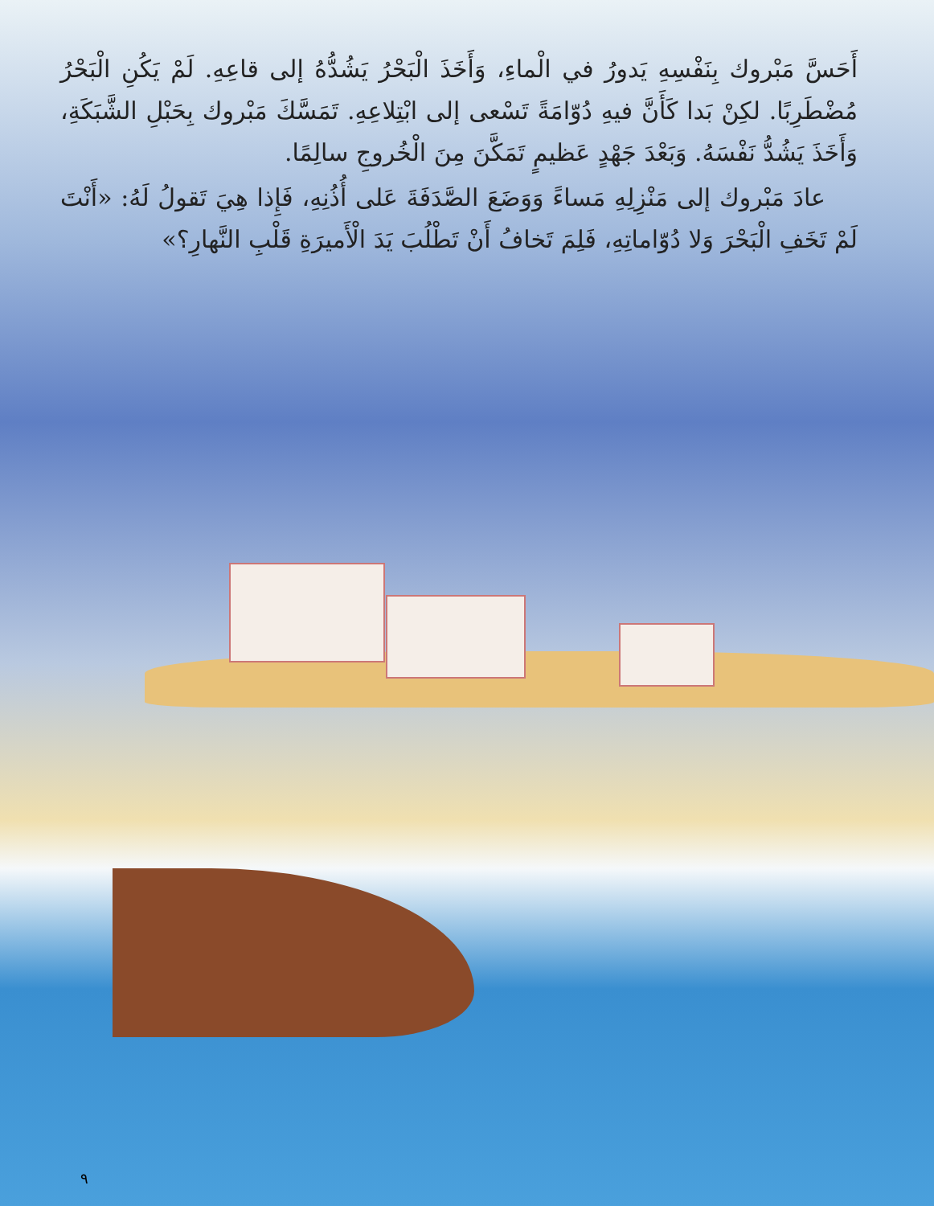أَحَسَّ مَبْروك بِنَفْسِهِ يَدورُ في الْماءِ، وَأَخَذَ الْبَحْرُ يَشُدُّهُ إلى قاعِهِ. لَمْ يَكُنِ الْبَحْرُ مُضْطَرِبًا. لكِنْ بَدا كَأَنَّ فيهِ دُوّامَةً تَسْعى إلى ابْتِلاعِهِ. تَمَسَّكَ مَبْروك بِحَبْلِ الشَّبَكَةِ، وَأَخَذَ يَشُدُّ نَفْسَهُ. وَبَعْدَ جَهْدٍ عَظيمٍ تَمَكَّنَ مِنَ الْخُروجِ سالِمًا.
عادَ مَبْروك إلى مَنْزِلِهِ مَساءً وَوَضَعَ الصَّدَفَةَ عَلى أُذُنِهِ، فَإِذا هِيَ تَقولُ لَهُ: «أَنْتَ لَمْ تَخَفِ الْبَحْرَ وَلا دُوّاماتِهِ، فَلِمَ تَخافُ أَنْ تَطْلُبَ يَدَ الْأَميرَةِ قَلْبِ النَّهارِ؟»
٩